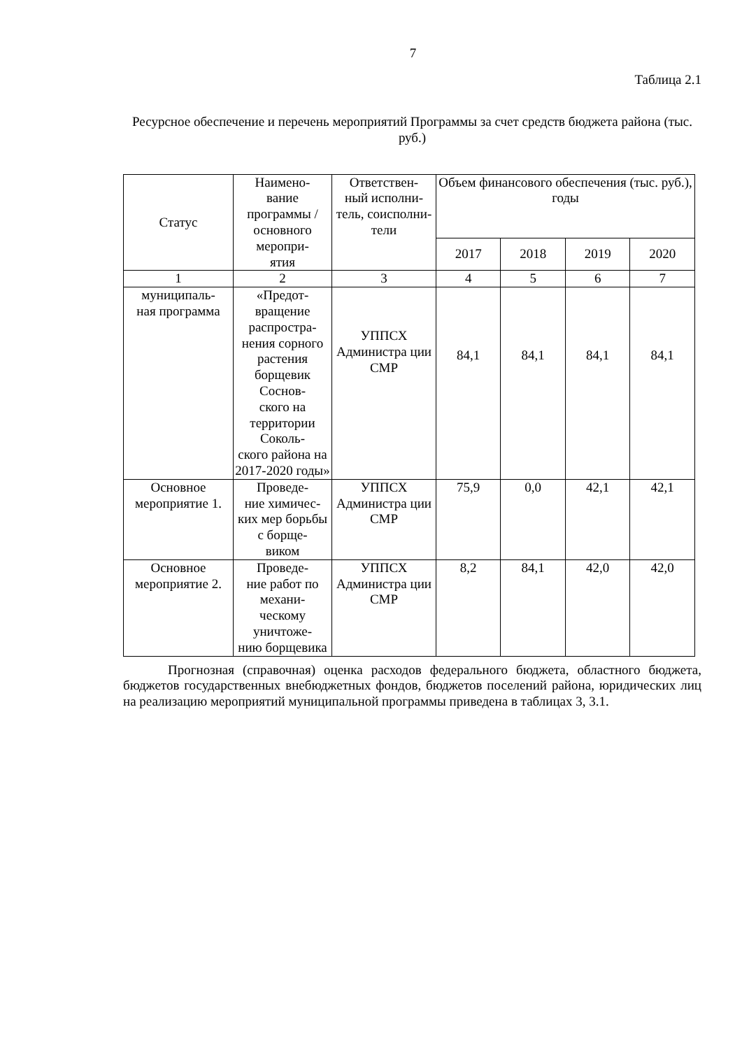7
Таблица 2.1
Ресурсное обеспечение и перечень мероприятий Программы за счет средств бюджета района (тыс. руб.)
| Статус | Наимено- вание программы / основного меропри- ятия | Ответствен- ный исполни- тель, соисполни- тели | Объем финансового обеспечения (тыс. руб.), годы | | | |
| --- | --- | --- | --- | --- | --- | --- |
| | | | 2017 | 2018 | 2019 | 2020 |
| 1 | 2 | 3 | 4 | 5 | 6 | 7 |
| муниципаль- ная программа | «Предот- вращение распростра- нения сорного растения борщевик Соснов- ского на территории Соколь- ского района на 2017-2020 годы» | УППСХ Администра ции СМР | 84,1 | 84,1 | 84,1 | 84,1 |
| Основное мероприятие 1. | Проведе- ние химичес- ких мер борьбы с борще- виком | УППСХ Администра ции СМР | 75,9 | 0,0 | 42,1 | 42,1 |
| Основное мероприятие 2. | Проведе- ние работ по механи- ческому уничтоже- нию борщевика | УППСХ Администра ции СМР | 8,2 | 84,1 | 42,0 | 42,0 |
Прогнозная (справочная) оценка расходов федерального бюджета, областного бюджета, бюджетов государственных внебюджетных фондов, бюджетов поселений района, юридических лиц на реализацию мероприятий муниципальной программы приведена в таблицах 3, 3.1.